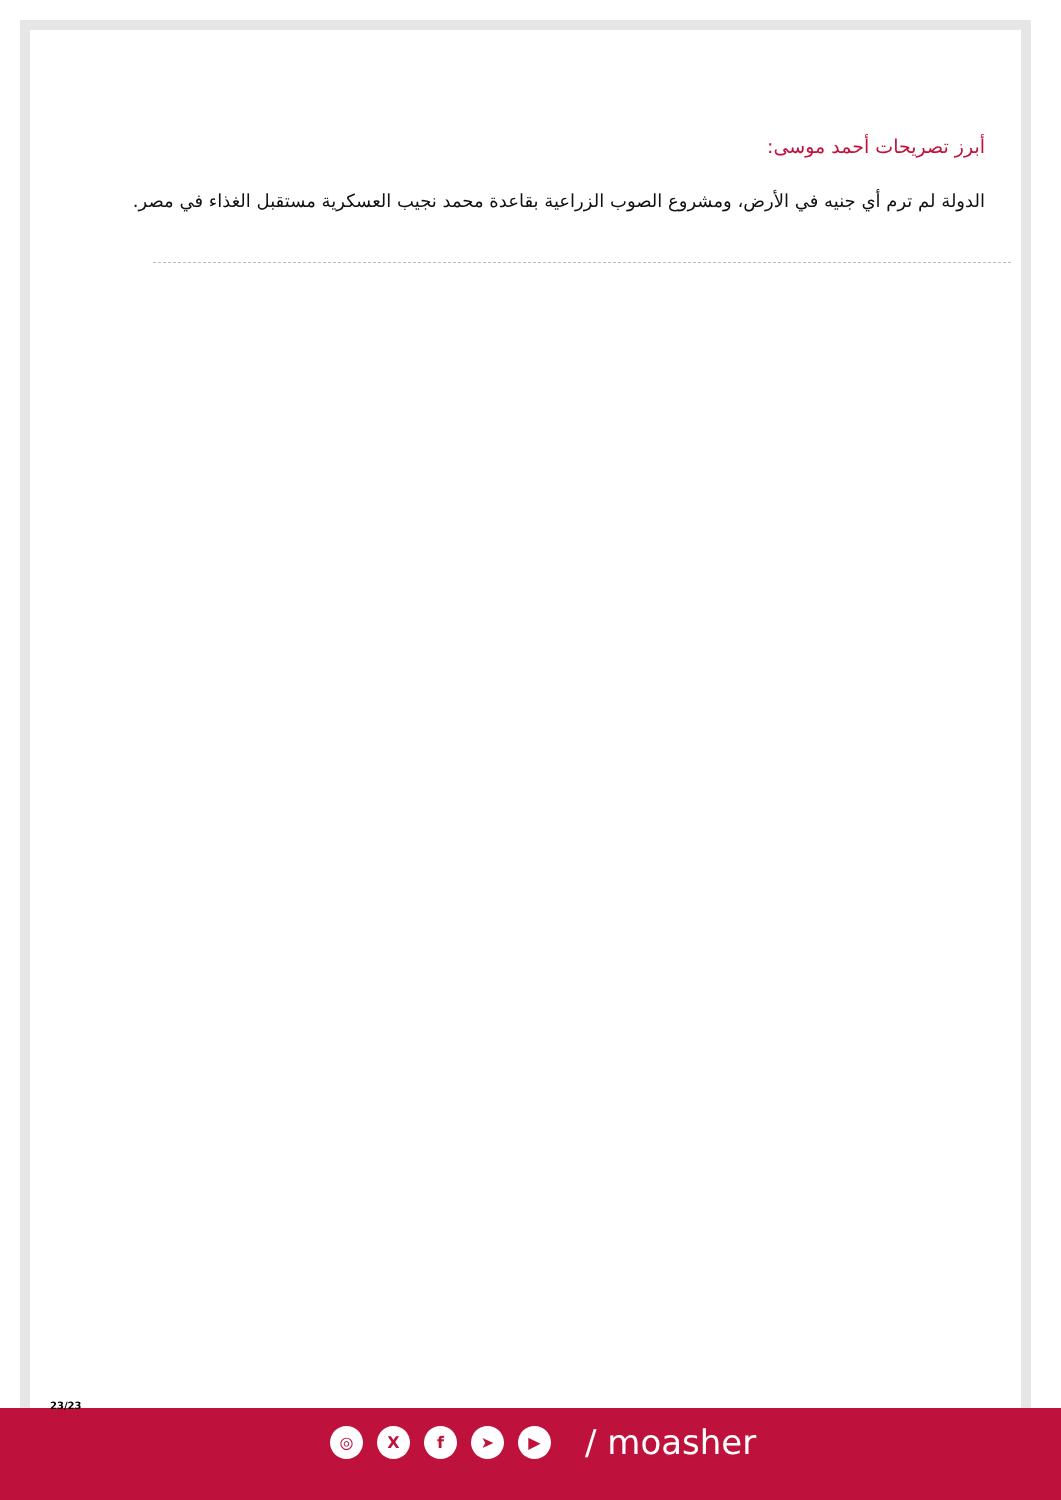أبرز تصريحات أحمد موسى:
الدولة لم ترم أي جنيه في الأرض، ومشروع الصوب الزراعية بقاعدة محمد نجيب العسكرية مستقبل الغذاء في مصر.
23/23
◎ X f ➤ ▶
/ moasher